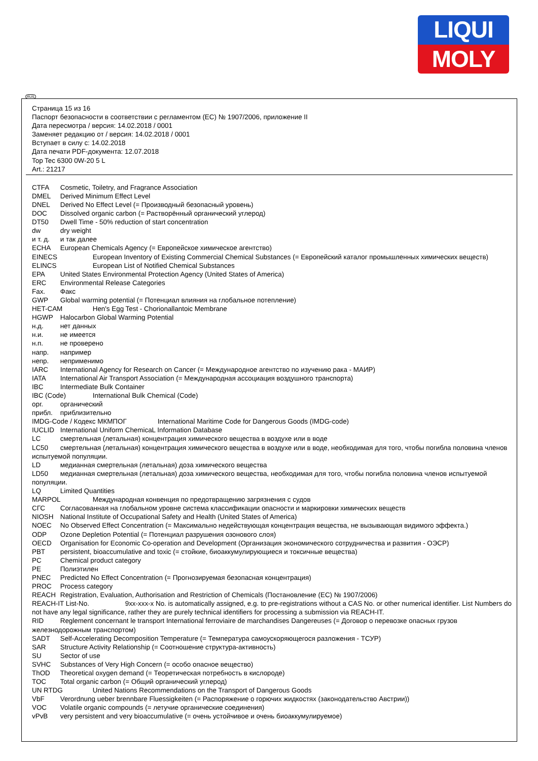LIQUI
MOLY
RUS
Страница 15 из 16
Паспорт безопасности в соответствии с регламентом (ЕС) № 1907/2006, приложение II
Дата пересмотра / версия: 14.02.2018 / 0001
Заменяет редакцию от / версия: 14.02.2018 / 0001
Вступает в силу с: 14.02.2018
Дата печати PDF-документа: 12.07.2018
Top Tec 6300 0W-20 5 L
Art.: 21217
CTFA Cosmetic, Toiletry, and Fragrance Association
DMEL Derived Minimum Effect Level
DNEL Derived No Effect Level (= Производный безопасный уровень)
DOC Dissolved organic carbon (= Растворённый органический углерод)
DT50 Dwell Time - 50% reduction of start concentration
dw dry weight
и т. д. и так далее
ECHA European Chemicals Agency (= Европейское химическое агентство)
EINECS European Inventory of Existing Commercial Chemical Substances (= Европейский каталог промышленных химических веществ)
ELINCS European List of Notified Chemical Substances
EPA United States Environmental Protection Agency (United States of America)
ERC Environmental Release Categories
Fax. Факс
GWP Global warming potential (= Потенциал влияния на глобальное потепление)
HET-CAM Hen's Egg Test - Chorionallantoic Membrane
HGWP Halocarbon Global Warming Potential
н.д. нет данных
н.и. не имеется
н.п. не проверено
напр. например
непр. неприменимо
IARC International Agency for Research on Cancer (= Международное агентство по изучению рака - МАИР)
IATA International Air Transport Association (= Международная ассоциация воздушного транспорта)
IBC Intermediate Bulk Container
IBC (Code) International Bulk Chemical (Code)
орг. органический
прибл. приблизительно
IMDG-Code / Кодекс МКМПОГ International Maritime Code for Dangerous Goods (IMDG-code)
IUCLID International Uniform ChemicaL Information Database
LC смертельная (летальная) концентрация химического вещества в воздухе или в воде
LC50 смертельная (летальная) концентрация химического вещества в воздухе или в воде, необходимая для того, чтобы погибла половина членов испытуемой популяции.
LD медианная смертельная (летальная) доза химического вещества
LD50 медианная смертельная (летальная) доза химического вещества, необходимая для того, чтобы погибла половина членов испытуемой популяции.
LQ Limited Quantities
MARPOL Международная конвенция по предотвращению загрязнения с судов
СГС Согласованная на глобальном уровне система классификации опасности и маркировки химических веществ
NIOSH National Institute of Occupational Safety and Health (United States of America)
NOEC No Observed Effect Concentration (= Максимально недействующая концентрация вещества, не вызывающая видимого эффекта.)
ODP Ozone Depletion Potential (= Потенциал разрушения озонового слоя)
OECD Organisation for Economic Co-operation and Development (Организация экономического сотрудничества и развития - ОЭСР)
PBT persistent, bioaccumulative and toxic (= стойкие, биоаккумулирующиеся и токсичные вещества)
PC Chemical product category
PE Полиэтилен
PNEC Predicted No Effect Concentration (= Прогнозируемая безопасная концентрация)
PROC Process category
REACH Registration, Evaluation, Authorisation and Restriction of Chemicals (Постановление (ЕС) № 1907/2006)
REACH-IT List-No. 9xx-xxx-x No. is automatically assigned, e.g. to pre-registrations without a CAS No. or other numerical identifier. List Numbers do not have any legal significance, rather they are purely technical identifiers for processing a submission via REACH-IT.
RID Reglement concernant le transport International ferroviaire de marchandises Dangereuses (= Договор о перевозке опасных грузов железнодорожным транспортом)
SADT Self-Accelerating Decomposition Temperature (= Температура самоускоряющегося разложения - ТСУР)
SAR Structure Activity Relationship (= Соотношение структура-активность)
SU Sector of use
SVHC Substances of Very High Concern (= особо опасное вещество)
ThOD Theoretical oxygen demand (= Теоретическая потребность в кислороде)
TOC Total organic carbon (= Общий органический углерод)
UN RTDG United Nations Recommendations on the Transport of Dangerous Goods
VbF Verordnung ueber brennbare Fluessigkeiten (= Распоряжение о горючих жидкостях (законодательство Австрии))
VOC Volatile organic compounds (= летучие органические соединения)
vPvB very persistent and very bioaccumulative (= очень устойчивое и очень биоаккумулируемое)